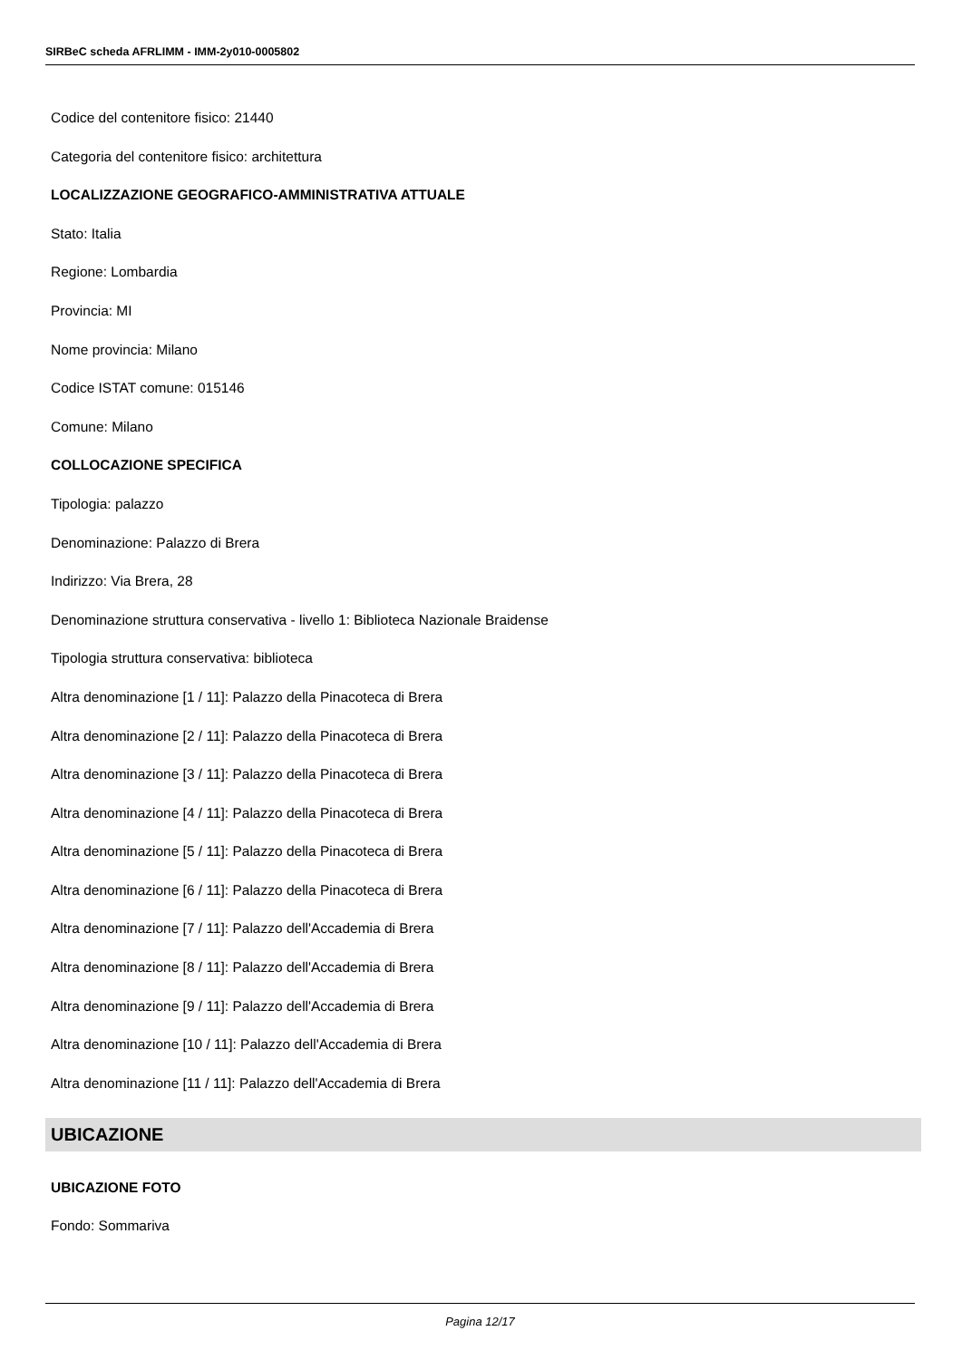SIRBeC scheda AFRLIMM - IMM-2y010-0005802
Codice del contenitore fisico: 21440
Categoria del contenitore fisico: architettura
LOCALIZZAZIONE GEOGRAFICO-AMMINISTRATIVA ATTUALE
Stato: Italia
Regione: Lombardia
Provincia: MI
Nome provincia: Milano
Codice ISTAT comune: 015146
Comune: Milano
COLLOCAZIONE SPECIFICA
Tipologia: palazzo
Denominazione: Palazzo di Brera
Indirizzo: Via Brera, 28
Denominazione struttura conservativa - livello 1: Biblioteca Nazionale Braidense
Tipologia struttura conservativa: biblioteca
Altra denominazione [1 / 11]: Palazzo della Pinacoteca di Brera
Altra denominazione [2 / 11]: Palazzo della Pinacoteca di Brera
Altra denominazione [3 / 11]: Palazzo della Pinacoteca di Brera
Altra denominazione [4 / 11]: Palazzo della Pinacoteca di Brera
Altra denominazione [5 / 11]: Palazzo della Pinacoteca di Brera
Altra denominazione [6 / 11]: Palazzo della Pinacoteca di Brera
Altra denominazione [7 / 11]: Palazzo dell'Accademia di Brera
Altra denominazione [8 / 11]: Palazzo dell'Accademia di Brera
Altra denominazione [9 / 11]: Palazzo dell'Accademia di Brera
Altra denominazione [10 / 11]: Palazzo dell'Accademia di Brera
Altra denominazione [11 / 11]: Palazzo dell'Accademia di Brera
UBICAZIONE
UBICAZIONE FOTO
Fondo: Sommariva
Pagina 12/17